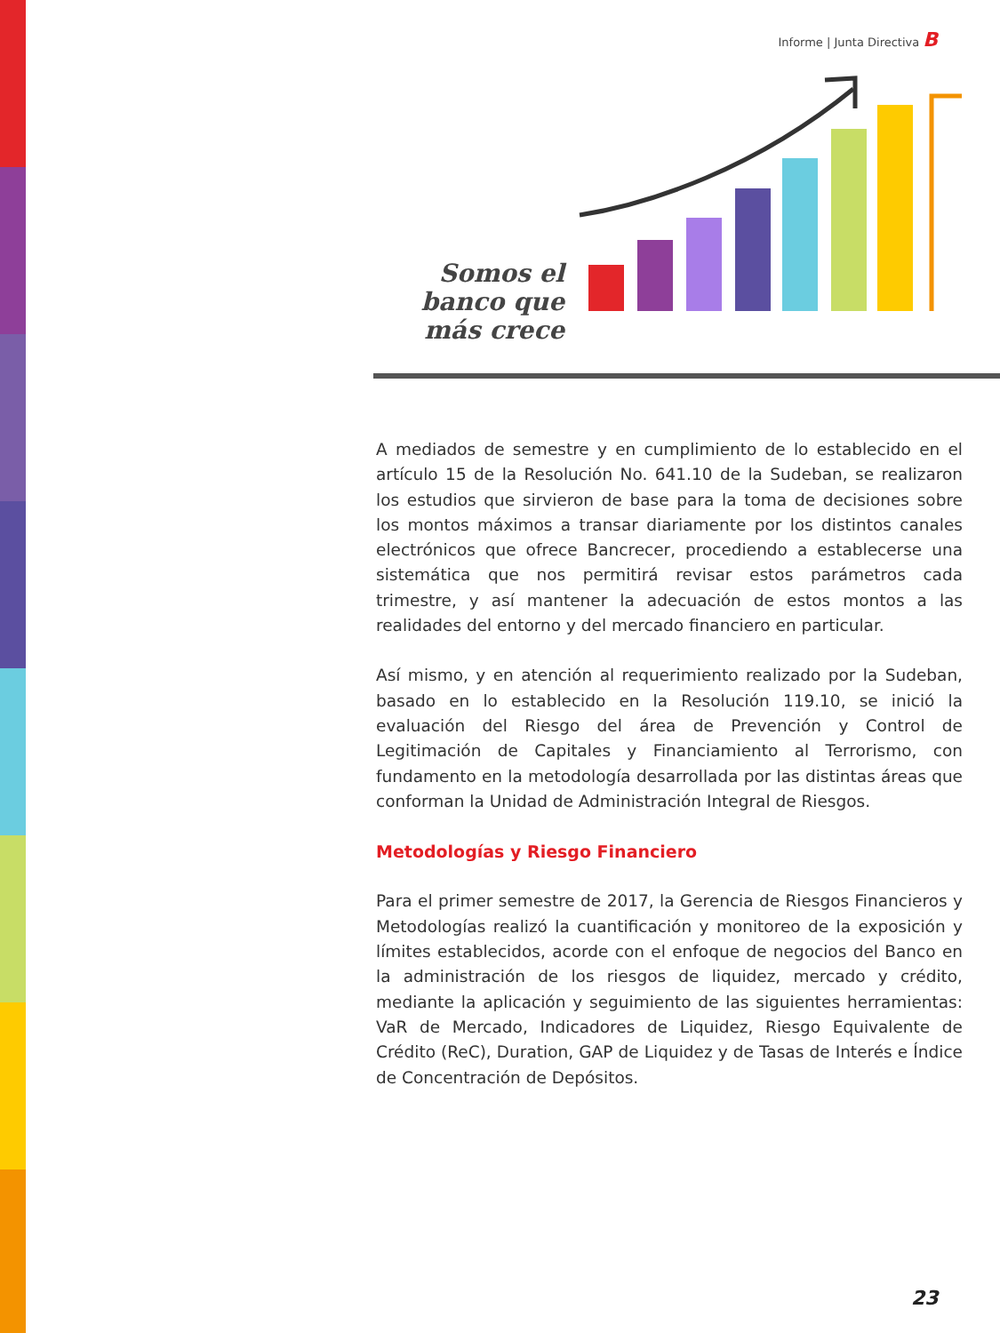Informe | Junta Directiva B
Somos el banco que más crece
A mediados de semestre y en cumplimiento de lo establecido en el artículo 15 de la Resolución No. 641.10 de la Sudeban, se realizaron los estudios que sirvieron de base para la toma de decisiones sobre los montos máximos a transar diariamente por los distintos canales electrónicos que ofrece Bancrecer, procediendo a establecerse una sistemática que nos permitirá revisar estos parámetros cada trimestre, y así mantener la adecuación de estos montos a las realidades del entorno y del mercado financiero en particular.
Así mismo, y en atención al requerimiento realizado por la Sudeban, basado en lo establecido en la Resolución 119.10, se inició la evaluación del Riesgo del área de Prevención y Control de Legitimación de Capitales y Financiamiento al Terrorismo, con fundamento en la metodología desarrollada por las distintas áreas que conforman la Unidad de Administración Integral de Riesgos.
Metodologías y Riesgo Financiero
Para el primer semestre de 2017, la Gerencia de Riesgos Financieros y Metodologías realizó la cuantificación y monitoreo de la exposición y límites establecidos, acorde con el enfoque de negocios del Banco en la administración de los riesgos de liquidez, mercado y crédito, mediante la aplicación y seguimiento de las siguientes herramientas: VaR de Mercado, Indicadores de Liquidez, Riesgo Equivalente de Crédito (ReC), Duration, GAP de Liquidez y de Tasas de Interés e Índice de Concentración de Depósitos.
23